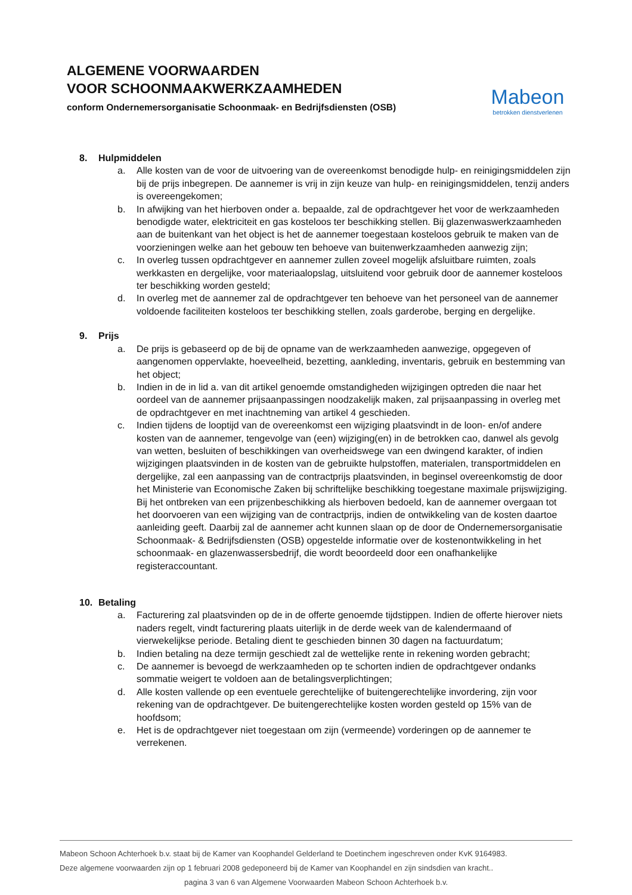ALGEMENE VOORWAARDEN
VOOR SCHOONMAAKWERKZAAMHEDEN
conform Ondernemersorganisatie Schoonmaak- en Bedrijfsdiensten (OSB)
Mabeon
betrokken dienstverlenen
8. Hulpmiddelen
a. Alle kosten van de voor de uitvoering van de overeenkomst benodigde hulp- en reinigingsmiddelen zijn bij de prijs inbegrepen. De aannemer is vrij in zijn keuze van hulp- en reinigingsmiddelen, tenzij anders is overeengekomen;
b. In afwijking van het hierboven onder a. bepaalde, zal de opdrachtgever het voor de werkzaamheden benodigde water, elektriciteit en gas kosteloos ter beschikking stellen. Bij glazenwaswerkzaamheden aan de buitenkant van het object is het de aannemer toegestaan kosteloos gebruik te maken van de voorzieningen welke aan het gebouw ten behoeve van buitenwerkzaamheden aanwezig zijn;
c. In overleg tussen opdrachtgever en aannemer zullen zoveel mogelijk afsluitbare ruimten, zoals werkkasten en dergelijke, voor materiaalopslag, uitsluitend voor gebruik door de aannemer kosteloos ter beschikking worden gesteld;
d. In overleg met de aannemer zal de opdrachtgever ten behoeve van het personeel van de aannemer voldoende faciliteiten kosteloos ter beschikking stellen, zoals garderobe, berging en dergelijke.
9. Prijs
a. De prijs is gebaseerd op de bij de opname van de werkzaamheden aanwezige, opgegeven of aangenomen oppervlakte, hoeveelheid, bezetting, aankleding, inventaris, gebruik en bestemming van het object;
b. Indien in de in lid a. van dit artikel genoemde omstandigheden wijzigingen optreden die naar het oordeel van de aannemer prijsaanpassingen noodzakelijk maken, zal prijsaanpassing in overleg met de opdrachtgever en met inachtneming van artikel 4 geschieden.
c. Indien tijdens de looptijd van de overeenkomst een wijziging plaatsvindt in de loon- en/of andere kosten van de aannemer, tengevolge van (een) wijziging(en) in de betrokken cao, danwel als gevolg van wetten, besluiten of beschikkingen van overheidswege van een dwingend karakter, of indien wijzigingen plaatsvinden in de kosten van de gebruikte hulpstoffen, materialen, transportmiddelen en dergelijke, zal een aanpassing van de contractprijs plaatsvinden, in beginsel overeenkomstig de door het Ministerie van Economische Zaken bij schriftelijke beschikking toegestane maximale prijswijziging. Bij het ontbreken van een prijzenbeschikking als hierboven bedoeld, kan de aannemer overgaan tot het doorvoeren van een wijziging van de contractprijs, indien de ontwikkeling van de kosten daartoe aanleiding geeft. Daarbij zal de aannemer acht kunnen slaan op de door de Ondernemersorganisatie Schoonmaak- & Bedrijfsdiensten (OSB) opgestelde informatie over de kostenontwikkeling in het schoonmaak- en glazenwassersbedrijf, die wordt beoordeeld door een onafhankelijke registeraccountant.
10. Betaling
a. Facturering zal plaatsvinden op de in de offerte genoemde tijdstippen. Indien de offerte hierover niets naders regelt, vindt facturering plaats uiterlijk in de derde week van de kalendermaand of vierwekelijkse periode. Betaling dient te geschieden binnen 30 dagen na factuurdatum;
b. Indien betaling na deze termijn geschiedt zal de wettelijke rente in rekening worden gebracht;
c. De aannemer is bevoegd de werkzaamheden op te schorten indien de opdrachtgever ondanks sommatie weigert te voldoen aan de betalingsverplichtingen;
d. Alle kosten vallende op een eventuele gerechtelijke of buitengerechtelijke invordering, zijn voor rekening van de opdrachtgever. De buitengerechtelijke kosten worden gesteld op 15% van de hoofdsom;
e. Het is de opdrachtgever niet toegestaan om zijn (vermeende) vorderingen op de aannemer te verrekenen.
Mabeon Schoon Achterhoek b.v. staat bij de Kamer van Koophandel Gelderland te Doetinchem ingeschreven onder KvK 9164983.
Deze algemene voorwaarden zijn op 1 februari 2008 gedeponeerd bij de Kamer van Koophandel en zijn sindsdien van kracht..
pagina 3 van 6 van Algemene Voorwaarden Mabeon Schoon Achterhoek b.v.